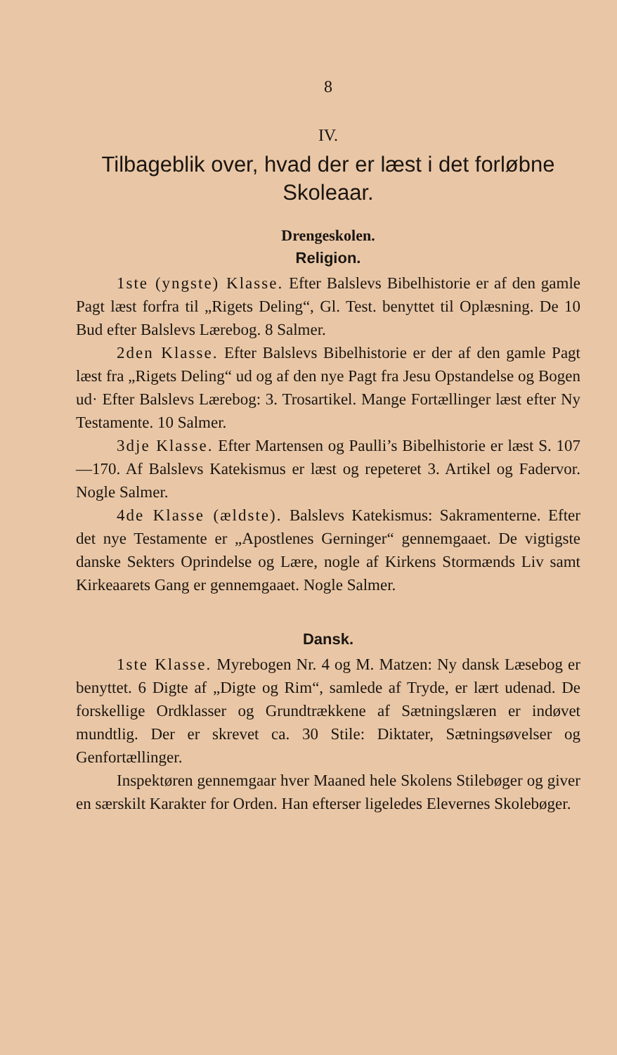8
IV.
Tilbageblik over, hvad der er læst i det forløbne Skoleaar.
Drengeskolen.
Religion.
1ste (yngste) Klasse. Efter Balslevs Bibelhistorie er af den gamle Pagt læst forfra til „Rigets Deling“, Gl. Test. benyttet til Oplæsning. De 10 Bud efter Balslevs Lærebog. 8 Salmer.
2den Klasse. Efter Balslevs Bibelhistorie er der af den gamle Pagt læst fra „Rigets Deling“ ud og af den nye Pagt fra Jesu Opstandelse og Bogen ud· Efter Balslevs Lærebog: 3. Trosartikel. Mange Fortællinger læst efter Ny Testamente. 10 Salmer.
3dje Klasse. Efter Martensen og Paulli’s Bibelhistorie er læst S. 107—170. Af Balslevs Katekismus er læst og repeteret 3. Artikel og Fadervor. Nogle Salmer.
4de Klasse (ældste). Balslevs Katekismus: Sakramenterne. Efter det nye Testamente er „Apostlenes Gerninger“ gennemgaaet. De vigtigste danske Sekters Oprindelse og Lære, nogle af Kirkens Stormænds Liv samt Kirkeaarets Gang er gennemgaaet. Nogle Salmer.
Dansk.
1ste Klasse. Myrebogen Nr. 4 og M. Matzen: Ny dansk Læsebog er benyttet. 6 Digte af „Digte og Rim“, samlede af Tryde, er lært udenad. De forskellige Ordklasser og Grundtrækkene af Sætningslæren er indøvet mundtlig. Der er skrevet ca. 30 Stile: Diktater, Sætningsøvelser og Genfortællinger.
Inspektøren gennemgaar hver Maaned hele Skolens Stilebøger og giver en særskilt Karakter for Orden. Han efterser ligeledes Elevernes Skolebøger.